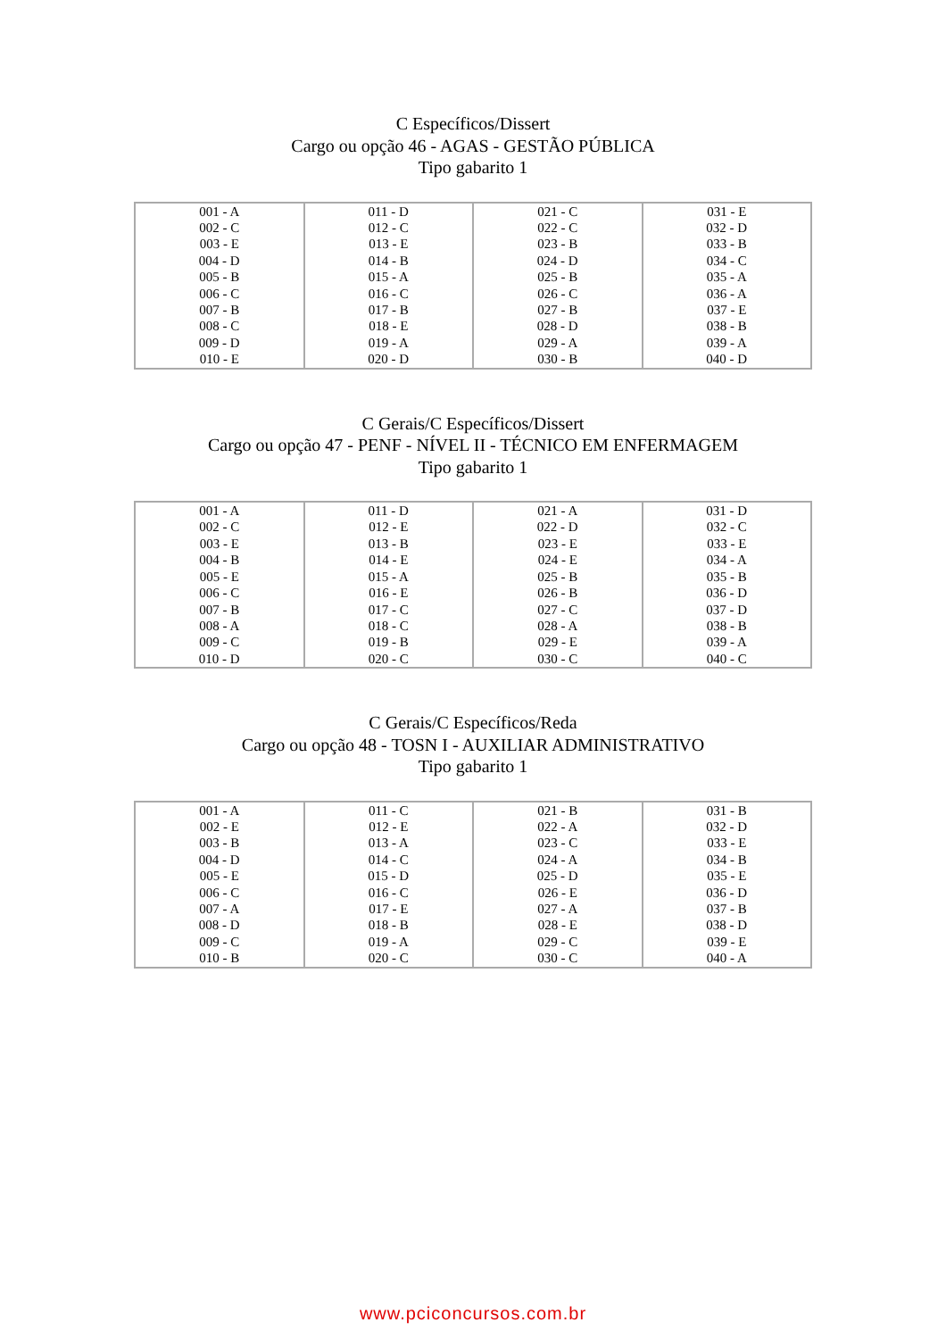C Específicos/Dissert
Cargo ou opção 46 - AGAS - GESTÃO PÚBLICA
Tipo gabarito 1
| 001 - A | 011 - D | 021 - C | 031 - E |
| 002 - C | 012 - C | 022 - C | 032 - D |
| 003 - E | 013 - E | 023 - B | 033 - B |
| 004 - D | 014 - B | 024 - D | 034 - C |
| 005 - B | 015 - A | 025 - B | 035 - A |
| 006 - C | 016 - C | 026 - C | 036 - A |
| 007 - B | 017 - B | 027 - B | 037 - E |
| 008 - C | 018 - E | 028 - D | 038 - B |
| 009 - D | 019 - A | 029 - A | 039 - A |
| 010 - E | 020 - D | 030 - B | 040 - D |
C Gerais/C Específicos/Dissert
Cargo ou opção 47 - PENF - NÍVEL II - TÉCNICO EM ENFERMAGEM
Tipo gabarito 1
| 001 - A | 011 - D | 021 - A | 031 - D |
| 002 - C | 012 - E | 022 - D | 032 - C |
| 003 - E | 013 - B | 023 - E | 033 - E |
| 004 - B | 014 - E | 024 - E | 034 - A |
| 005 - E | 015 - A | 025 - B | 035 - B |
| 006 - C | 016 - E | 026 - B | 036 - D |
| 007 - B | 017 - C | 027 - C | 037 - D |
| 008 - A | 018 - C | 028 - A | 038 - B |
| 009 - C | 019 - B | 029 - E | 039 - A |
| 010 - D | 020 - C | 030 - C | 040 - C |
C Gerais/C Específicos/Reda
Cargo ou opção 48 - TOSN I - AUXILIAR ADMINISTRATIVO
Tipo gabarito 1
| 001 - A | 011 - C | 021 - B | 031 - B |
| 002 - E | 012 - E | 022 - A | 032 - D |
| 003 - B | 013 - A | 023 - C | 033 - E |
| 004 - D | 014 - C | 024 - A | 034 - B |
| 005 - E | 015 - D | 025 - D | 035 - E |
| 006 - C | 016 - C | 026 - E | 036 - D |
| 007 - A | 017 - E | 027 - A | 037 - B |
| 008 - D | 018 - B | 028 - E | 038 - D |
| 009 - C | 019 - A | 029 - C | 039 - E |
| 010 - B | 020 - C | 030 - C | 040 - A |
www.pciconcursos.com.br